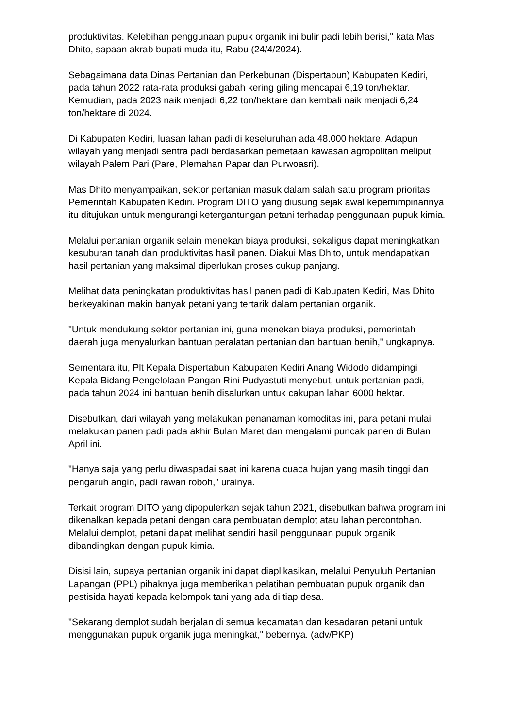produktivitas. Kelebihan penggunaan pupuk organik ini bulir padi lebih berisi," kata Mas Dhito, sapaan akrab bupati muda itu, Rabu (24/4/2024).
Sebagaimana data Dinas Pertanian dan Perkebunan (Dispertabun) Kabupaten Kediri, pada tahun 2022 rata-rata produksi gabah kering giling mencapai 6,19 ton/hektar. Kemudian, pada 2023 naik menjadi 6,22 ton/hektare dan kembali naik menjadi 6,24 ton/hektare di 2024.
Di Kabupaten Kediri, luasan lahan padi di keseluruhan ada 48.000 hektare. Adapun wilayah yang menjadi sentra padi berdasarkan pemetaan kawasan agropolitan meliputi wilayah Palem Pari (Pare, Plemahan Papar dan Purwoasri).
Mas Dhito menyampaikan, sektor pertanian masuk dalam salah satu program prioritas Pemerintah Kabupaten Kediri. Program DITO yang diusung sejak awal kepemimpinannya itu ditujukan untuk mengurangi ketergantungan petani terhadap penggunaan pupuk kimia.
Melalui pertanian organik selain menekan biaya produksi, sekaligus dapat meningkatkan kesuburan tanah dan produktivitas hasil panen. Diakui Mas Dhito, untuk mendapatkan hasil pertanian yang maksimal diperlukan proses cukup panjang.
Melihat data peningkatan produktivitas hasil panen padi di Kabupaten Kediri, Mas Dhito berkeyakinan makin banyak petani yang tertarik dalam pertanian organik.
"Untuk mendukung sektor pertanian ini, guna menekan biaya produksi, pemerintah daerah juga menyalurkan bantuan peralatan pertanian dan bantuan benih," ungkapnya.
Sementara itu, Plt Kepala Dispertabun Kabupaten Kediri Anang Widodo didampingi Kepala Bidang Pengelolaan Pangan Rini Pudyastuti menyebut, untuk pertanian padi, pada tahun 2024 ini bantuan benih disalurkan untuk cakupan lahan 6000 hektar.
Disebutkan, dari wilayah yang melakukan penanaman komoditas ini, para petani mulai melakukan panen padi pada akhir Bulan Maret dan mengalami puncak panen di Bulan April ini.
"Hanya saja yang perlu diwaspadai saat ini karena cuaca hujan yang masih tinggi dan pengaruh angin, padi rawan roboh," urainya.
Terkait program DITO yang dipopulerkan sejak tahun 2021, disebutkan bahwa program ini dikenalkan kepada petani dengan cara pembuatan demplot atau lahan percontohan. Melalui demplot, petani dapat melihat sendiri hasil penggunaan pupuk organik dibandingkan dengan pupuk kimia.
Disisi lain, supaya pertanian organik ini dapat diaplikasikan, melalui Penyuluh Pertanian Lapangan (PPL) pihaknya juga memberikan pelatihan pembuatan pupuk organik dan pestisida hayati kepada kelompok tani yang ada di tiap desa.
"Sekarang demplot sudah berjalan di semua kecamatan dan kesadaran petani untuk menggunakan pupuk organik juga meningkat," bebernya. (adv/PKP)